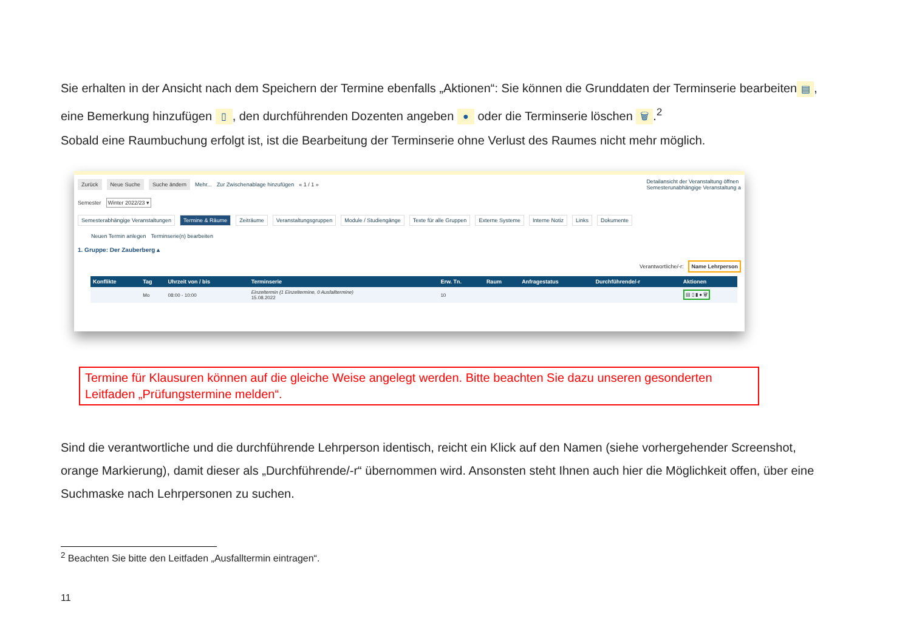Sie erhalten in der Ansicht nach dem Speichern der Termine ebenfalls „Aktionen“: Sie können die Grunddaten der Terminserie bearbeiten ▤, eine Bemerkung hinzufügen ▯, den durchführenden Dozenten angeben ● oder die Terminserie löschen 🗑.<sup>2</sup>
Sobald eine Raumbuchung erfolgt ist, ist die Bearbeitung der Terminserie ohne Verlust des Raumes nicht mehr möglich.
Zurück Neue Suche Suche ändern Mehr... Zur Zwischenablage hinzufügen « 1 / 1 » Detailansicht der Veranstaltung öffnen
Semesterunabhängige Veranstaltung a
Semester Winter 2022/23 ▾
Semesterabhängige Veranstaltungen Termine & Räume Zeiträume Veranstaltungsgruppen Module / Studiengänge Texte für alle Gruppen Externe Systeme Interne Notiz Links Dokumente
Neuen Termin anlegen Terminserie(n) bearbeiten
1. Gruppe: Der Zauberberg ▴
Verantwortliche/-r: Name Lehrperson
| Konflikte | Tag | Uhrzeit von / bis | Terminserie | Erw. Tn. | Raum | Anfragestatus | Durchführende/-r | Aktionen |
| --- | --- | --- | --- | --- | --- | --- | --- | --- |
| | Mo | 08:00 - 10:00 | Einzeltermin (1 Einzeltermine, 0 Ausfalltermine) 15.08.2022 | 10 | | | | ▤ ▯ ▮ ● 🗑 |
Termine für Klausuren können auf die gleiche Weise angelegt werden. Bitte beachten Sie dazu unseren gesonderten Leitfaden „Prüfungstermine melden“.
Sind die verantwortliche und die durchführende Lehrperson identisch, reicht ein Klick auf den Namen (siehe vorhergehender Screenshot, orange Markierung), damit dieser als „Durchführende/-r“ übernommen wird. Ansonsten steht Ihnen auch hier die Möglichkeit offen, über eine Suchmaske nach Lehrpersonen zu suchen.
<sup>2</sup> Beachten Sie bitte den Leitfaden „Ausfalltermin eintragen“.
11